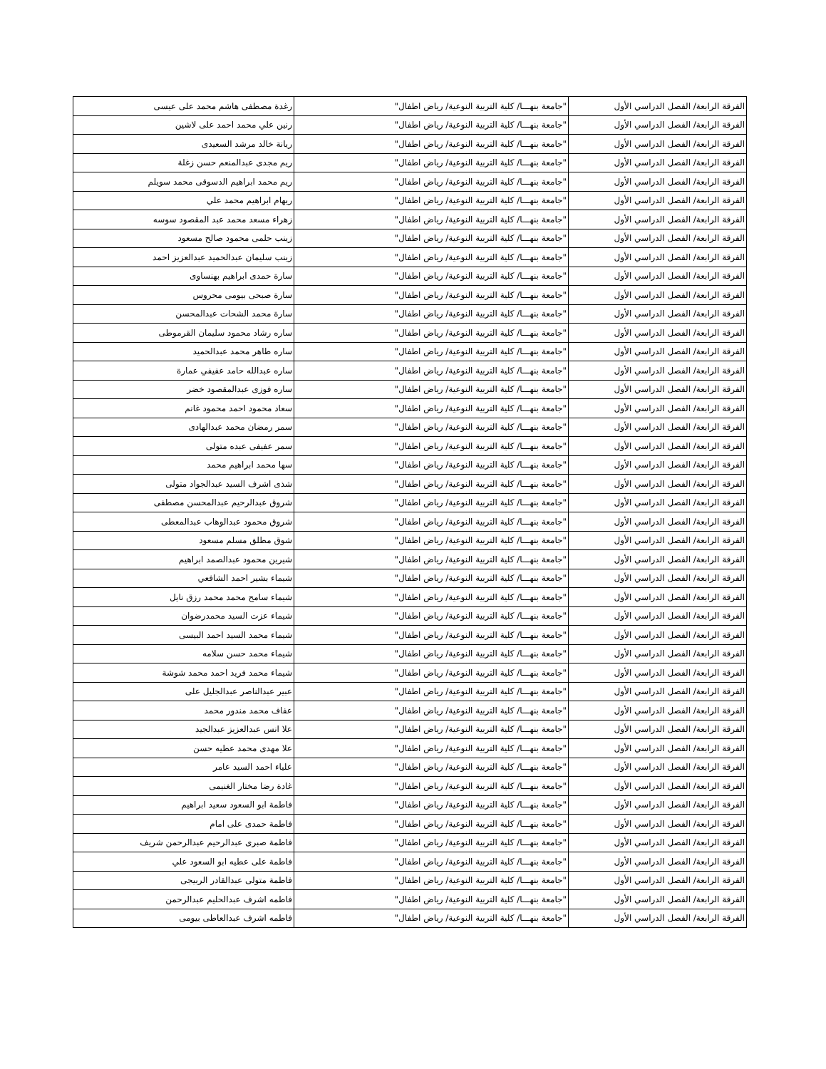| الفرقة الرابعة/ الفصل الدراسي الأول | "جامعة بنهـــا/ كلية التربية النوعية/ رياض اطفال" | رغدة مصطفى هاشم محمد على عيسى |
| الفرقة الرابعة/ الفصل الدراسي الأول | "جامعة بنهـــا/ كلية التربية النوعية/ رياض اطفال" | رنين علي محمد احمد على لاشين |
| الفرقة الرابعة/ الفصل الدراسي الأول | "جامعة بنهـــا/ كلية التربية النوعية/ رياض اطفال" | ريانة خالد مرشد السعيدى |
| الفرقة الرابعة/ الفصل الدراسي الأول | "جامعة بنهـــا/ كلية التربية النوعية/ رياض اطفال" | ريم مجدى عبدالمنعم حسن زغلة |
| الفرقة الرابعة/ الفصل الدراسي الأول | "جامعة بنهـــا/ كلية التربية النوعية/ رياض اطفال" | ريم محمد ابراهيم الدسوقى محمد سويلم |
| الفرقة الرابعة/ الفصل الدراسي الأول | "جامعة بنهـــا/ كلية التربية النوعية/ رياض اطفال" | ريهام ابراهيم محمد علي |
| الفرقة الرابعة/ الفصل الدراسي الأول | "جامعة بنهـــا/ كلية التربية النوعية/ رياض اطفال" | زهراء مسعد محمد عبد المقصود سوسه |
| الفرقة الرابعة/ الفصل الدراسي الأول | "جامعة بنهـــا/ كلية التربية النوعية/ رياض اطفال" | زينب حلمى محمود صالح مسعود |
| الفرقة الرابعة/ الفصل الدراسي الأول | "جامعة بنهـــا/ كلية التربية النوعية/ رياض اطفال" | زينب سليمان عبدالحميد عبدالعزيز احمد |
| الفرقة الرابعة/ الفصل الدراسي الأول | "جامعة بنهـــا/ كلية التربية النوعية/ رياض اطفال" | سارة حمدى ابراهيم بهنساوى |
| الفرقة الرابعة/ الفصل الدراسي الأول | "جامعة بنهـــا/ كلية التربية النوعية/ رياض اطفال" | سارة صبحى بيومى محروس |
| الفرقة الرابعة/ الفصل الدراسي الأول | "جامعة بنهـــا/ كلية التربية النوعية/ رياض اطفال" | سارة محمد الشحات عبدالمحسن |
| الفرقة الرابعة/ الفصل الدراسي الأول | "جامعة بنهـــا/ كلية التربية النوعية/ رياض اطفال" | ساره رشاد محمود سليمان القرموطى |
| الفرقة الرابعة/ الفصل الدراسي الأول | "جامعة بنهـــا/ كلية التربية النوعية/ رياض اطفال" | ساره طاهر محمد عبدالحميد |
| الفرقة الرابعة/ الفصل الدراسي الأول | "جامعة بنهـــا/ كلية التربية النوعية/ رياض اطفال" | ساره عبدالله حامد عفيفي عمارة |
| الفرقة الرابعة/ الفصل الدراسي الأول | "جامعة بنهـــا/ كلية التربية النوعية/ رياض اطفال" | ساره فوزى عبدالمقصود خضر |
| الفرقة الرابعة/ الفصل الدراسي الأول | "جامعة بنهـــا/ كلية التربية النوعية/ رياض اطفال" | سعاد محمود احمد محمود غانم |
| الفرقة الرابعة/ الفصل الدراسي الأول | "جامعة بنهـــا/ كلية التربية النوعية/ رياض اطفال" | سمر رمضان محمد عبدالهادى |
| الفرقة الرابعة/ الفصل الدراسي الأول | "جامعة بنهـــا/ كلية التربية النوعية/ رياض اطفال" | سمر عفيفى عبده متولى |
| الفرقة الرابعة/ الفصل الدراسي الأول | "جامعة بنهـــا/ كلية التربية النوعية/ رياض اطفال" | سها محمد ابراهيم محمد |
| الفرقة الرابعة/ الفصل الدراسي الأول | "جامعة بنهـــا/ كلية التربية النوعية/ رياض اطفال" | شذى اشرف السيد عبدالجواد متولى |
| الفرقة الرابعة/ الفصل الدراسي الأول | "جامعة بنهـــا/ كلية التربية النوعية/ رياض اطفال" | شروق عبدالرحيم عبدالمحسن مصطفى |
| الفرقة الرابعة/ الفصل الدراسي الأول | "جامعة بنهـــا/ كلية التربية النوعية/ رياض اطفال" | شروق محمود عبدالوهاب عبدالمعطى |
| الفرقة الرابعة/ الفصل الدراسي الأول | "جامعة بنهـــا/ كلية التربية النوعية/ رياض اطفال" | شوق مطلق مسلم مسعود |
| الفرقة الرابعة/ الفصل الدراسي الأول | "جامعة بنهـــا/ كلية التربية النوعية/ رياض اطفال" | شيرين محمود عبدالصمد ابراهيم |
| الفرقة الرابعة/ الفصل الدراسي الأول | "جامعة بنهـــا/ كلية التربية النوعية/ رياض اطفال" | شيماء بشير احمد الشافعي |
| الفرقة الرابعة/ الفصل الدراسي الأول | "جامعة بنهـــا/ كلية التربية النوعية/ رياض اطفال" | شيماء سامح محمد محمد رزق نايل |
| الفرقة الرابعة/ الفصل الدراسي الأول | "جامعة بنهـــا/ كلية التربية النوعية/ رياض اطفال" | شيماء عزت السيد محمدرضوان |
| الفرقة الرابعة/ الفصل الدراسي الأول | "جامعة بنهـــا/ كلية التربية النوعية/ رياض اطفال" | شيماء محمد السيد احمد البيسى |
| الفرقة الرابعة/ الفصل الدراسي الأول | "جامعة بنهـــا/ كلية التربية النوعية/ رياض اطفال" | شيماء محمد حسن سلامه |
| الفرقة الرابعة/ الفصل الدراسي الأول | "جامعة بنهـــا/ كلية التربية النوعية/ رياض اطفال" | شيماء محمد فريد احمد محمد شوشة |
| الفرقة الرابعة/ الفصل الدراسي الأول | "جامعة بنهـــا/ كلية التربية النوعية/ رياض اطفال" | عبير عبدالناصر عبدالجليل على |
| الفرقة الرابعة/ الفصل الدراسي الأول | "جامعة بنهـــا/ كلية التربية النوعية/ رياض اطفال" | عفاف محمد مندور محمد |
| الفرقة الرابعة/ الفصل الدراسي الأول | "جامعة بنهـــا/ كلية التربية النوعية/ رياض اطفال" | علا انس عبدالعزيز عبدالجيد |
| الفرقة الرابعة/ الفصل الدراسي الأول | "جامعة بنهـــا/ كلية التربية النوعية/ رياض اطفال" | علا مهدى محمد عطيه حسن |
| الفرقة الرابعة/ الفصل الدراسي الأول | "جامعة بنهـــا/ كلية التربية النوعية/ رياض اطفال" | علياء احمد السيد عامر |
| الفرقة الرابعة/ الفصل الدراسي الأول | "جامعة بنهـــا/ كلية التربية النوعية/ رياض اطفال" | غادة رضا مختار الغنيمى |
| الفرقة الرابعة/ الفصل الدراسي الأول | "جامعة بنهـــا/ كلية التربية النوعية/ رياض اطفال" | فاطمة ابو السعود سعيد ابراهيم |
| الفرقة الرابعة/ الفصل الدراسي الأول | "جامعة بنهـــا/ كلية التربية النوعية/ رياض اطفال" | فاطمة حمدى على امام |
| الفرقة الرابعة/ الفصل الدراسي الأول | "جامعة بنهـــا/ كلية التربية النوعية/ رياض اطفال" | فاطمة صبرى عبدالرحيم عبدالرحمن شريف |
| الفرقة الرابعة/ الفصل الدراسي الأول | "جامعة بنهـــا/ كلية التربية النوعية/ رياض اطفال" | فاطمة على عطيه ابو السعود علي |
| الفرقة الرابعة/ الفصل الدراسي الأول | "جامعة بنهـــا/ كلية التربية النوعية/ رياض اطفال" | فاطمة متولى عبدالقادر الربيجى |
| الفرقة الرابعة/ الفصل الدراسي الأول | "جامعة بنهـــا/ كلية التربية النوعية/ رياض اطفال" | فاطمه اشرف عبدالحليم عبدالرحمن |
| الفرقة الرابعة/ الفصل الدراسي الأول | "جامعة بنهـــا/ كلية التربية النوعية/ رياض اطفال" | فاطمه اشرف عبدالعاطى بيومى |